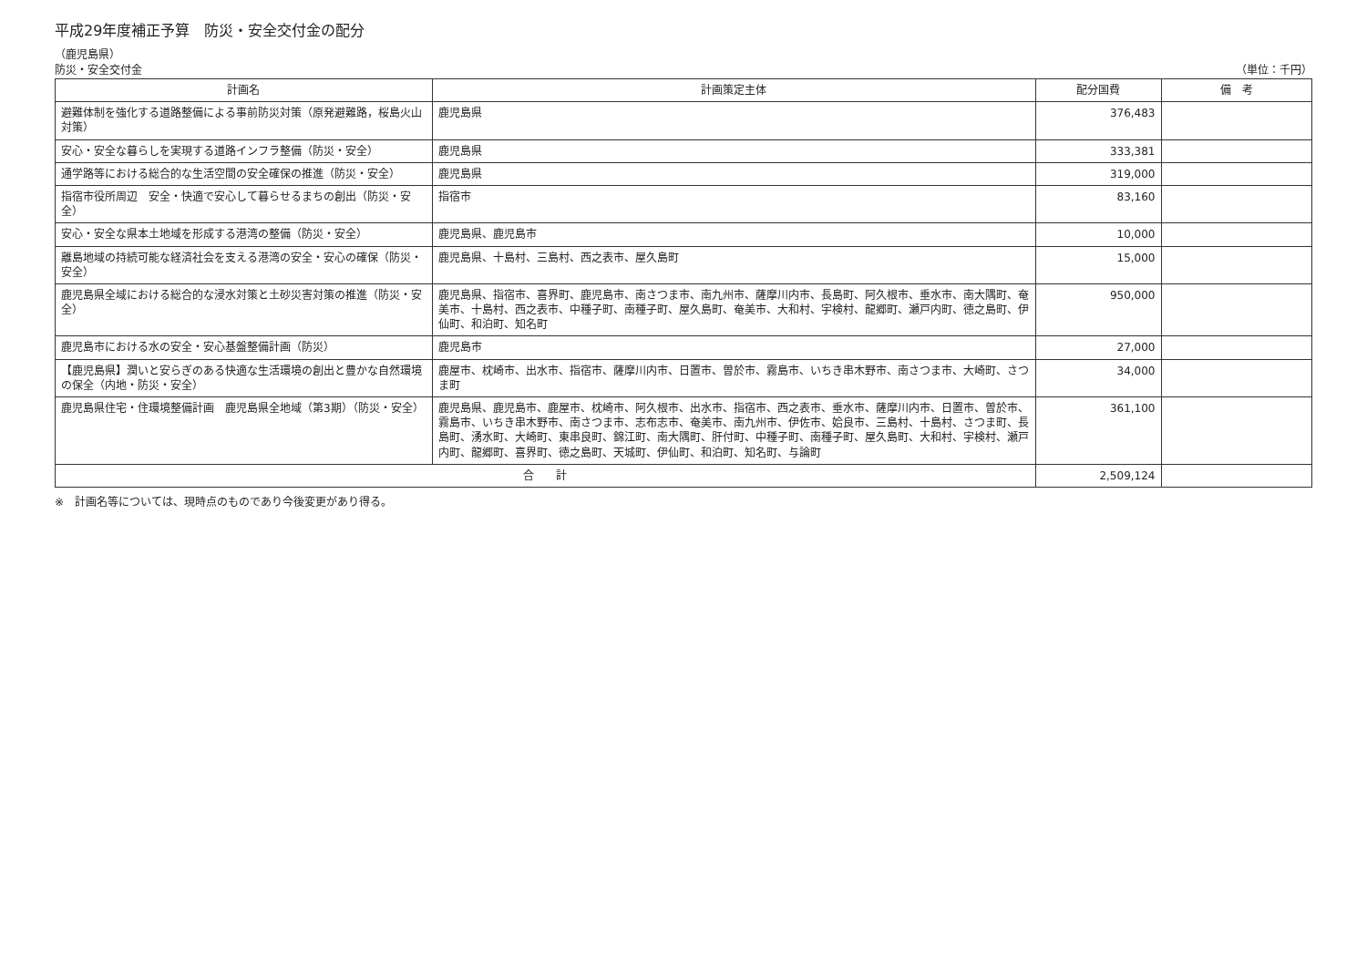平成29年度補正予算　防災・安全交付金の配分
（鹿児島県）
防災・安全交付金 （単位：千円）
| 計画名 | 計画策定主体 | 配分国費 | 備 考 |
| --- | --- | --- | --- |
| 避難体制を強化する道路整備による事前防災対策（原発避難路，桜島火山対策） | 鹿児島県 | 376,483 | |
| 安心・安全な暮らしを実現する道路インフラ整備（防災・安全） | 鹿児島県 | 333,381 | |
| 通学路等における総合的な生活空間の安全確保の推進（防災・安全） | 鹿児島県 | 319,000 | |
| 指宿市役所周辺 安全・快適で安心して暮らせるまちの創出（防災・安全） | 指宿市 | 83,160 | |
| 安心・安全な県本土地域を形成する港湾の整備（防災・安全） | 鹿児島県、鹿児島市 | 10,000 | |
| 離島地域の持続可能な経済社会を支える港湾の安全・安心の確保（防災・安全） | 鹿児島県、十島村、三島村、西之表市、屋久島町 | 15,000 | |
| 鹿児島県全域における総合的な浸水対策と土砂災害対策の推進（防災・安全） | 鹿児島県、指宿市、喜界町、鹿児島市、南さつま市、南九州市、薩摩川内市、長島町、阿久根市、垂水市、南大隅町、奄美市、十島村、西之表市、中種子町、南種子町、屋久島町、奄美市、大和村、宇検村、龍郷町、瀬戸内町、徳之島町、伊仙町、和泊町、知名町 | 950,000 | |
| 鹿児島市における水の安全・安心基盤整備計画（防災） | 鹿児島市 | 27,000 | |
| 【鹿児島県】潤いと安らぎのある快適な生活環境の創出と豊かな自然環境の保全（内地・防災・安全） | 鹿屋市、枕崎市、出水市、指宿市、薩摩川内市、日置市、曽於市、霧島市、いちき串木野市、南さつま市、大崎町、さつま町 | 34,000 | |
| 鹿児島県住宅・住環境整備計画 鹿児島県全地域（第3期）（防災・安全） | 鹿児島県、鹿児島市、鹿屋市、枕崎市、阿久根市、出水市、指宿市、西之表市、垂水市、薩摩川内市、日置市、曽於市、霧島市、いちき串木野市、南さつま市、志布志市、奄美市、南九州市、伊佐市、姶良市、三島村、十島村、さつま町、長島町、湧水町、大崎町、東串良町、錦江町、南大隅町、肝付町、中種子町、南種子町、屋久島町、大和村、宇検村、瀬戸内町、龍郷町、喜界町、徳之島町、天城町、伊仙町、和泊町、知名町、与論町 | 361,100 | |
| 合 計 | | 2,509,124 | |
※　計画名等については、現時点のものであり今後変更があり得る。